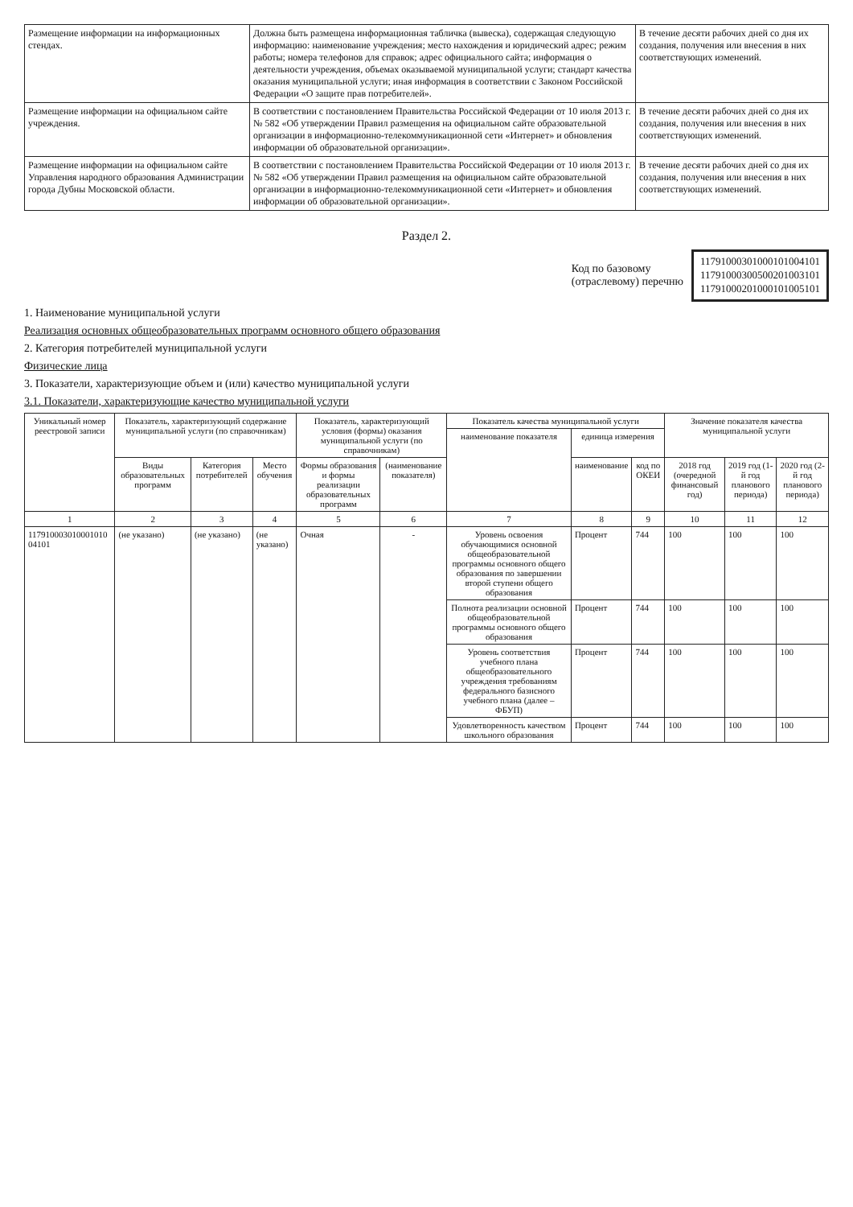| Размещение информации на информационных стендах. | Должна быть размещена информационная табличка (вывеска), содержащая следующую информацию: наименование учреждения; место нахождения и юридический адрес; режим работы; номера телефонов для справок; адрес официального сайта; информация о деятельности учреждения, объемах оказываемой муниципальной услуги; стандарт качества оказания муниципальной услуги; иная информация в соответствии с Законом Российской Федерации «О защите прав потребителей». | В течение десяти рабочих дней со дня их создания, получения или внесения в них соответствующих изменений. |
| Размещение информации на официальном сайте учреждения. | В соответствии с постановлением Правительства Российской Федерации от 10 июля 2013 г. № 582 «Об утверждении Правил размещения на официальном сайте образовательной организации в информационно-телекоммуникационной сети «Интернет» и обновления информации об образовательной организации». | В течение десяти рабочих дней со дня их создания, получения или внесения в них соответствующих изменений. |
| Размещение информации на официальном сайте Управления народного образования Администрации города Дубны Московской области. | В соответствии с постановлением Правительства Российской Федерации от 10 июля 2013 г. № 582 «Об утверждении Правил размещения на официальном сайте образовательной организации в информационно-телекоммуникационной сети «Интернет» и обновления информации об образовательной организации». | В течение десяти рабочих дней со дня их создания, получения или внесения в них соответствующих изменений. |
Раздел 2.
Код по базовому
(отраслевому) перечню
11791000301000101004101
11791000300500201003101
11791000201000101005101
1. Наименование муниципальной услуги
Реализация основных общеобразовательных программ основного общего образования
2. Категория потребителей муниципальной услуги
Физические лица
3. Показатели, характеризующие объем и (или) качество муниципальной услуги
3.1. Показатели, характеризующие качество муниципальной услуги
| Уникальный номер реестровой записи | Показатель, характеризующий содержание муниципальной услуги (по справочникам) | | | Показатель, характеризующий условия (формы) оказания муниципальной услуги (по справочникам) | | Показатель качества муниципальной услуги | | | Значение показателя качества муниципальной услуги | | |
| --- | --- | --- | --- | --- | --- | --- | --- | --- | --- | --- | --- |
| | | | | | | наименование показателя | единица измерения | | | | |
| | Виды образовательных программ | Категория потребителей | Место обучения | Формы образования и формы реализации образовательных программ | (наименование показателя) | | наименование | код по ОКЕИ | 2018 год (очередной финансовый год) | 2019 год (1-й год планового периода) | 2020 год (2-й год планового периода) |
| 1 | 2 | 3 | 4 | 5 | 6 | 7 | 8 | 9 | 10 | 11 | 12 |
| 117910003010001010 04101 | (не указано) | (не указано) | (не указано) | Очная | - | Уровень освоения обучающимися основной общеобразовательной программы основного общего образования по завершении второй ступени общего образования | Процент | 744 | 100 | 100 | 100 |
| | | | | | | Полнота реализации основной общеобразовательной программы основного общего образования | Процент | 744 | 100 | 100 | 100 |
| | | | | | | Уровень соответствия учебного плана общеобразовательного учреждения требованиям федерального базисного учебного плана (далее – ФБУП) | Процент | 744 | 100 | 100 | 100 |
| | | | | | | Удовлетворенность качеством школьного образования | Процент | 744 | 100 | 100 | 100 |